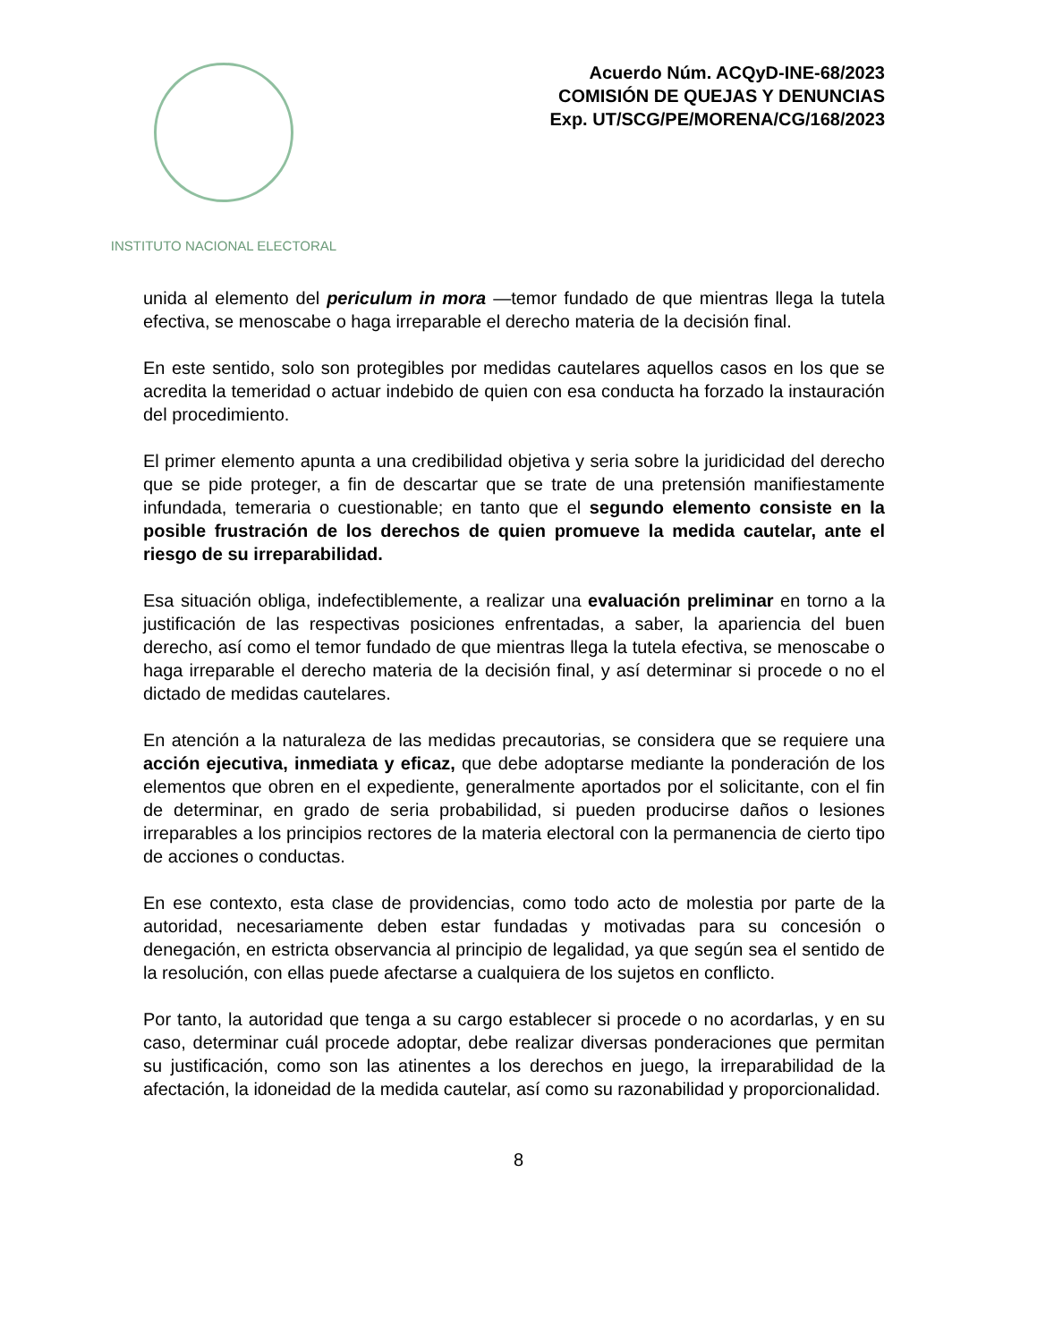INSTITUTO NACIONAL ELECTORAL
Acuerdo Núm. ACQyD-INE-68/2023
COMISIÓN DE QUEJAS Y DENUNCIAS
Exp. UT/SCG/PE/MORENA/CG/168/2023
unida al elemento del periculum in mora —temor fundado de que mientras llega la tutela efectiva, se menoscabe o haga irreparable el derecho materia de la decisión final.
En este sentido, solo son protegibles por medidas cautelares aquellos casos en los que se acredita la temeridad o actuar indebido de quien con esa conducta ha forzado la instauración del procedimiento.
El primer elemento apunta a una credibilidad objetiva y seria sobre la juridicidad del derecho que se pide proteger, a fin de descartar que se trate de una pretensión manifiestamente infundada, temeraria o cuestionable; en tanto que el segundo elemento consiste en la posible frustración de los derechos de quien promueve la medida cautelar, ante el riesgo de su irreparabilidad.
Esa situación obliga, indefectiblemente, a realizar una evaluación preliminar en torno a la justificación de las respectivas posiciones enfrentadas, a saber, la apariencia del buen derecho, así como el temor fundado de que mientras llega la tutela efectiva, se menoscabe o haga irreparable el derecho materia de la decisión final, y así determinar si procede o no el dictado de medidas cautelares.
En atención a la naturaleza de las medidas precautorias, se considera que se requiere una acción ejecutiva, inmediata y eficaz, que debe adoptarse mediante la ponderación de los elementos que obren en el expediente, generalmente aportados por el solicitante, con el fin de determinar, en grado de seria probabilidad, si pueden producirse daños o lesiones irreparables a los principios rectores de la materia electoral con la permanencia de cierto tipo de acciones o conductas.
En ese contexto, esta clase de providencias, como todo acto de molestia por parte de la autoridad, necesariamente deben estar fundadas y motivadas para su concesión o denegación, en estricta observancia al principio de legalidad, ya que según sea el sentido de la resolución, con ellas puede afectarse a cualquiera de los sujetos en conflicto.
Por tanto, la autoridad que tenga a su cargo establecer si procede o no acordarlas, y en su caso, determinar cuál procede adoptar, debe realizar diversas ponderaciones que permitan su justificación, como son las atinentes a los derechos en juego, la irreparabilidad de la afectación, la idoneidad de la medida cautelar, así como su razonabilidad y proporcionalidad.
8